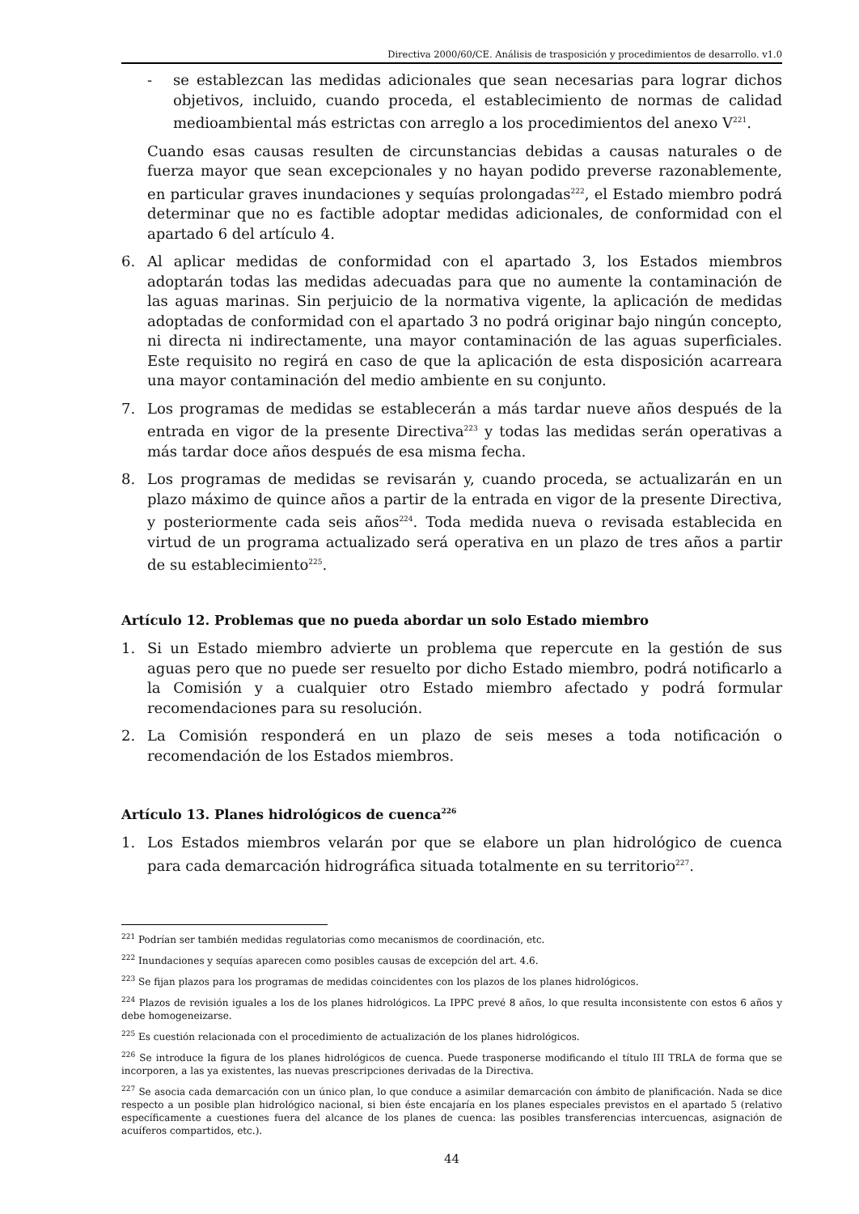Directiva 2000/60/CE. Análisis de trasposición y procedimientos de desarrollo. v1.0
- se establezcan las medidas adicionales que sean necesarias para lograr dichos objetivos, incluido, cuando proceda, el establecimiento de normas de calidad medioambiental más estrictas con arreglo a los procedimientos del anexo V<sup>221</sup>.
Cuando esas causas resulten de circunstancias debidas a causas naturales o de fuerza mayor que sean excepcionales y no hayan podido preverse razonablemente, en particular graves inundaciones y sequías prolongadas<sup>222</sup>, el Estado miembro podrá determinar que no es factible adoptar medidas adicionales, de conformidad con el apartado 6 del artículo 4.
6. Al aplicar medidas de conformidad con el apartado 3, los Estados miembros adoptarán todas las medidas adecuadas para que no aumente la contaminación de las aguas marinas. Sin perjuicio de la normativa vigente, la aplicación de medidas adoptadas de conformidad con el apartado 3 no podrá originar bajo ningún concepto, ni directa ni indirectamente, una mayor contaminación de las aguas superficiales. Este requisito no regirá en caso de que la aplicación de esta disposición acarreara una mayor contaminación del medio ambiente en su conjunto.
7. Los programas de medidas se establecerán a más tardar nueve años después de la entrada en vigor de la presente Directiva<sup>223</sup> y todas las medidas serán operativas a más tardar doce años después de esa misma fecha.
8. Los programas de medidas se revisarán y, cuando proceda, se actualizarán en un plazo máximo de quince años a partir de la entrada en vigor de la presente Directiva, y posteriormente cada seis años<sup>224</sup>. Toda medida nueva o revisada establecida en virtud de un programa actualizado será operativa en un plazo de tres años a partir de su establecimiento<sup>225</sup>.
Artículo 12. Problemas que no pueda abordar un solo Estado miembro
1. Si un Estado miembro advierte un problema que repercute en la gestión de sus aguas pero que no puede ser resuelto por dicho Estado miembro, podrá notificarlo a la Comisión y a cualquier otro Estado miembro afectado y podrá formular recomendaciones para su resolución.
2. La Comisión responderá en un plazo de seis meses a toda notificación o recomendación de los Estados miembros.
Artículo 13. Planes hidrológicos de cuenca<sup>226</sup>
1. Los Estados miembros velarán por que se elabore un plan hidrológico de cuenca para cada demarcación hidrográfica situada totalmente en su territorio<sup>227</sup>.
<sup>221</sup> Podrían ser también medidas regulatorias como mecanismos de coordinación, etc.
<sup>222</sup> Inundaciones y sequías aparecen como posibles causas de excepción del art. 4.6.
<sup>223</sup> Se fijan plazos para los programas de medidas coincidentes con los plazos de los planes hidrológicos.
<sup>224</sup> Plazos de revisión iguales a los de los planes hidrológicos. La IPPC prevé 8 años, lo que resulta inconsistente con estos 6 años y debe homogeneizarse.
<sup>225</sup> Es cuestión relacionada con el procedimiento de actualización de los planes hidrológicos.
<sup>226</sup> Se introduce la figura de los planes hidrológicos de cuenca. Puede trasponerse modificando el título III TRLA de forma que se incorporen, a las ya existentes, las nuevas prescripciones derivadas de la Directiva.
<sup>227</sup> Se asocia cada demarcación con un único plan, lo que conduce a asimilar demarcación con ámbito de planificación. Nada se dice respecto a un posible plan hidrológico nacional, si bien éste encajaría en los planes especiales previstos en el apartado 5 (relativo específicamente a cuestiones fuera del alcance de los planes de cuenca: las posibles transferencias intercuencas, asignación de acuíferos compartidos, etc.).
44